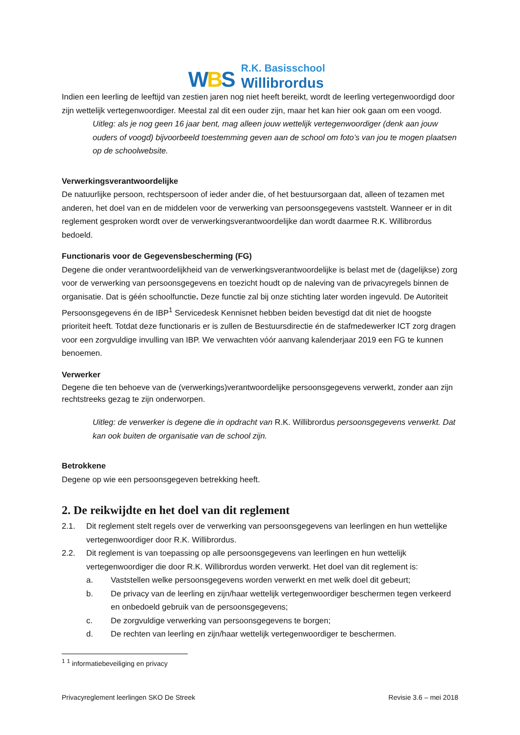WBS
R.K. Basisschool
Willibrordus
Indien een leerling de leeftijd van zestien jaren nog niet heeft bereikt, wordt de leerling vertegenwoordigd door zijn wettelijk vertegenwoordiger. Meestal zal dit een ouder zijn, maar het kan hier ook gaan om een voogd.
Uitleg: als je nog geen 16 jaar bent, mag alleen jouw wettelijk vertegenwoordiger (denk aan jouw ouders of voogd) bijvoorbeeld toestemming geven aan de school om foto’s van jou te mogen plaatsen op de schoolwebsite.
Verwerkingsverantwoordelijke
De natuurlijke persoon, rechtspersoon of ieder ander die, of het bestuursorgaan dat, alleen of tezamen met anderen, het doel van en de middelen voor de verwerking van persoonsgegevens vaststelt. Wanneer er in dit reglement gesproken wordt over de verwerkingsverantwoordelijke dan wordt daarmee R.K. Willibrordus bedoeld.
Functionaris voor de Gegevensbescherming (FG)
Degene die onder verantwoordelijkheid van de verwerkingsverantwoordelijke is belast met de (dagelijkse) zorg voor de verwerking van persoonsgegevens en toezicht houdt op de naleving van de privacyregels binnen de organisatie. Dat is géén schoolfunctie. Deze functie zal bij onze stichting later worden ingevuld. De Autoriteit Persoonsgegevens én de IBP<sup>1</sup> Servicedesk Kennisnet hebben beiden bevestigd dat dit niet de hoogste prioriteit heeft. Totdat deze functionaris er is zullen de Bestuursdirectie én de stafmedewerker ICT zorg dragen voor een zorgvuldige invulling van IBP. We verwachten vóór aanvang kalenderjaar 2019 een FG te kunnen benoemen.
Verwerker
Degene die ten behoeve van de (verwerkings)verantwoordelijke persoonsgegevens verwerkt, zonder aan zijn rechtstreeks gezag te zijn onderworpen.
Uitleg: de verwerker is degene die in opdracht van R.K. Willibrordus persoonsgegevens verwerkt. Dat kan ook buiten de organisatie van de school zijn.
Betrokkene
Degene op wie een persoonsgegeven betrekking heeft.
2. De reikwijdte en het doel van dit reglement
2.1. Dit reglement stelt regels over de verwerking van persoonsgegevens van leerlingen en hun wettelijke vertegenwoordiger door R.K. Willibrordus.
2.2. Dit reglement is van toepassing op alle persoonsgegevens van leerlingen en hun wettelijk vertegenwoordiger die door R.K. Willibrordus worden verwerkt. Het doel van dit reglement is:
a. Vaststellen welke persoonsgegevens worden verwerkt en met welk doel dit gebeurt;
b. De privacy van de leerling en zijn/haar wettelijk vertegenwoordiger beschermen tegen verkeerd en onbedoeld gebruik van de persoonsgegevens;
c. De zorgvuldige verwerking van persoonsgegevens te borgen;
d. De rechten van leerling en zijn/haar wettelijk vertegenwoordiger te beschermen.
<sup>1</sup> <sup>1</sup> informatiebeveiliging en privacy
Privacyreglement leerlingen SKO De Streek Revisie 3.6 – mei 2018